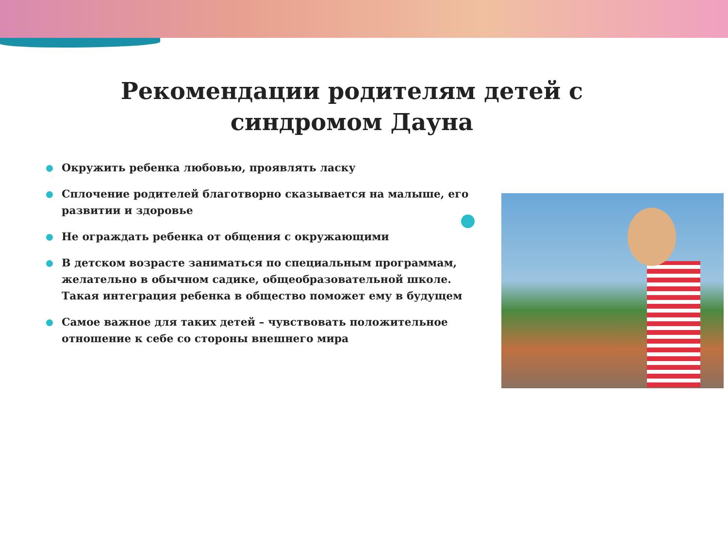Рекомендации родителям детей с синдромом Дауна
Окружить ребенка любовью, проявлять ласку
Сплочение родителей благотворно сказывается на малыше, его развитии и здоровье
Не ограждать ребенка от общения с окружающими
В детском возрасте заниматься по специальным программам, желательно в обычном садике, общеобразовательной школе. Такая интеграция ребенка в общество поможет ему в будущем
Самое важное для таких детей – чувствовать положительное отношение к себе со стороны внешнего мира